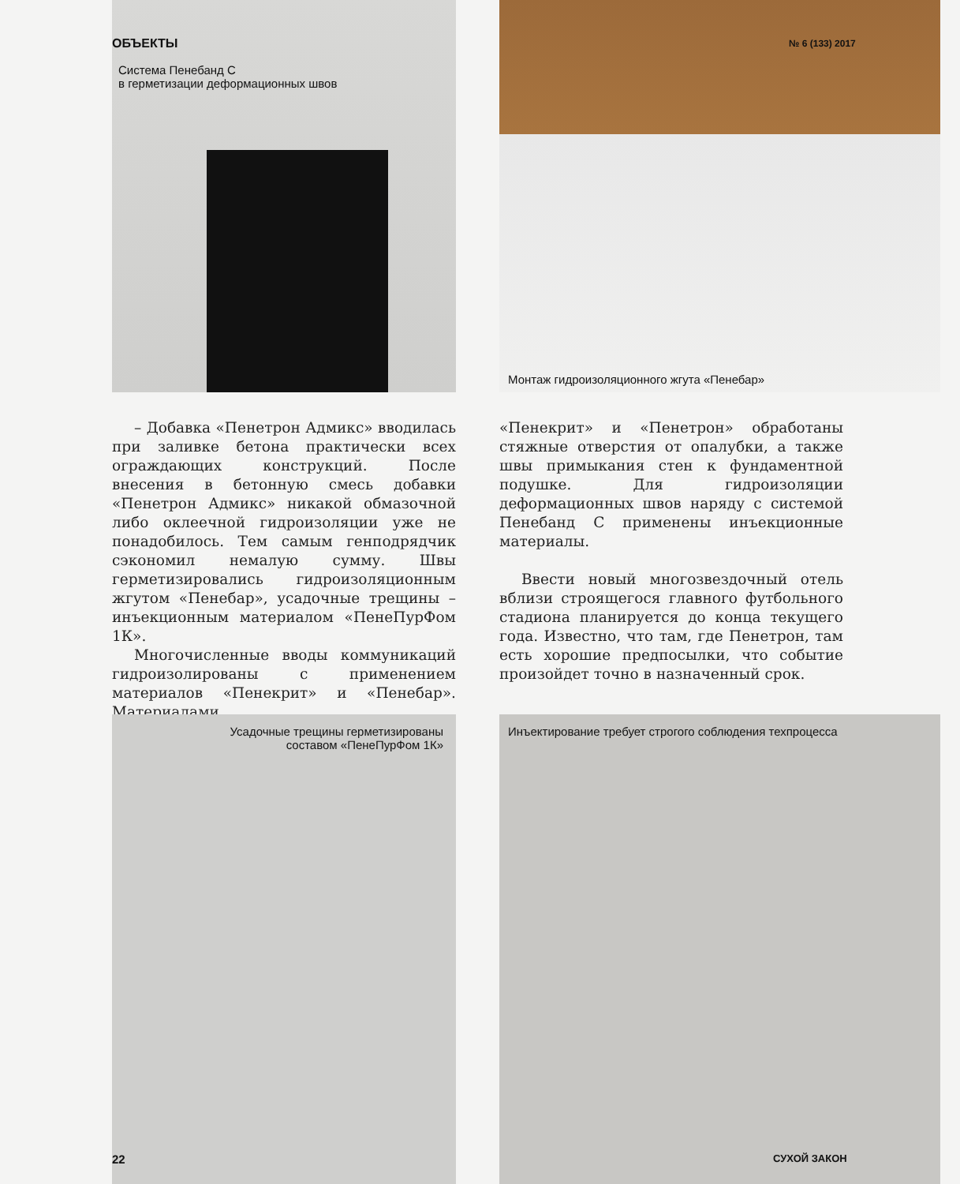ОБЪЕКТЫ № 6 (133) 2017
Система Пенебанд С
в герметизации деформационных швов
Монтаж гидроизоляционного жгута «Пенебар»
– Добавка «Пенетрон Адмикс» вводилась при заливке бетона практически всех ограждающих конструкций. После внесения в бетонную смесь добавки «Пенетрон Адмикс» никакой обмазочной либо оклеечной гидроизоляции уже не понадобилось. Тем самым генподрядчик сэкономил немалую сумму. Швы герметизировались гидроизоляционным жгутом «Пенебар», усадочные трещины – инъекционным материалом «ПенеПурФом 1К».
Многочисленные вводы коммуникаций гидроизолированы с применением материалов «Пенекрит» и «Пенебар». Материалами
«Пенекрит» и «Пенетрон» обработаны стяжные отверстия от опалубки, а также швы примыкания стен к фундаментной подушке. Для гидроизоляции деформационных швов наряду с системой Пенебанд С применены инъекционные материалы.
Ввести новый многозвездочный отель вблизи строящегося главного футбольного стадиона планируется до конца текущего года. Известно, что там, где Пенетрон, там есть хорошие предпосылки, что событие произойдет точно в назначенный срок.
Усадочные трещины герметизированы составом «ПенеПурФом 1К»
Инъектирование требует строгого соблюдения техпроцесса
22 СУХОЙ ЗАКОН